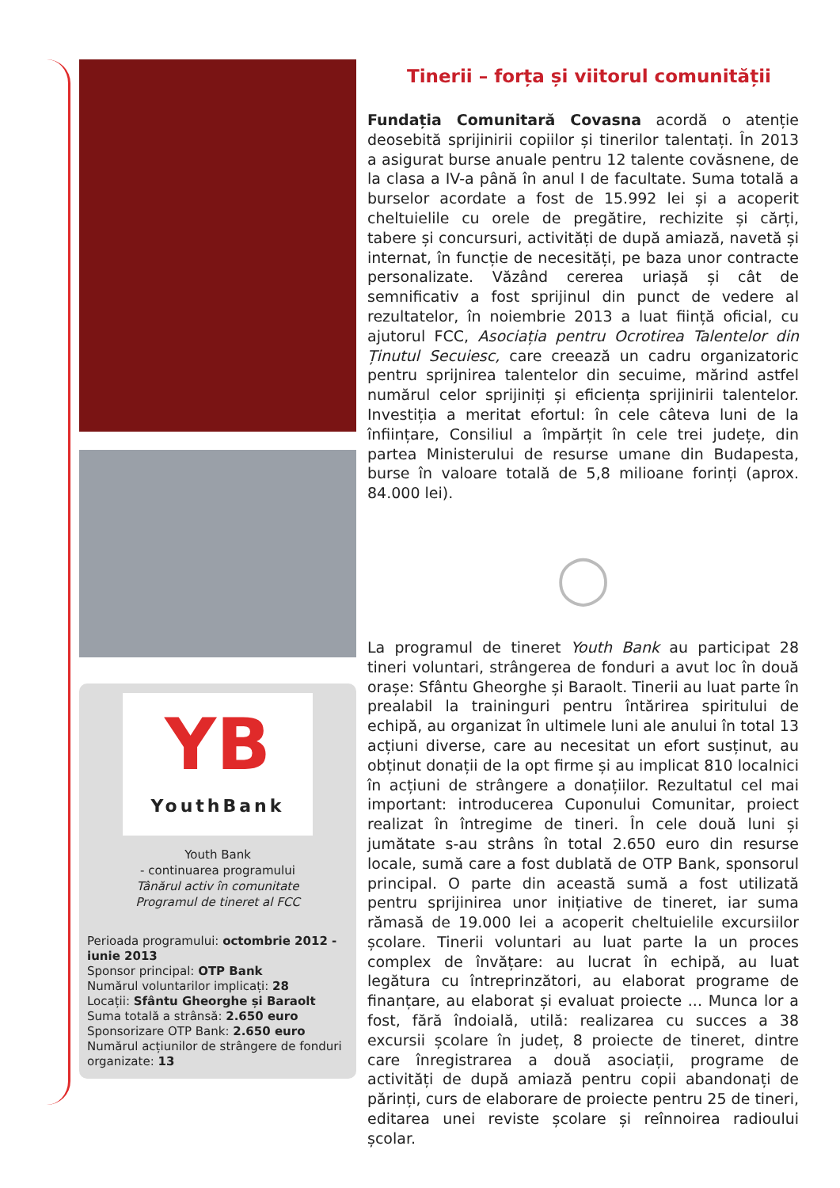YB
YouthBank
Youth Bank
- continuarea programului
Tânărul activ în comunitate
Programul de tineret al FCC
Perioada programului: octombrie 2012 - iunie 2013
Sponsor principal: OTP Bank
Numărul voluntarilor implicați: 28
Locații: Sfântu Gheorghe și Baraolt
Suma totală a strânsă: 2.650 euro
Sponsorizare OTP Bank: 2.650 euro
Numărul acțiunilor de strângere de fonduri organizate: 13
Tinerii – forța și viitorul comunității
Fundația Comunitară Covasna acordă o atenție deosebită sprijinirii copiilor și tinerilor talentați. În 2013 a asigurat burse anuale pentru 12 talente covăsnene, de la clasa a IV-a până în anul I de facultate. Suma totală a burselor acordate a fost de 15.992 lei și a acoperit cheltuielile cu orele de pregătire, rechizite și cărți, tabere și concursuri, activități de după amiază, navetă și internat, în funcție de necesități, pe baza unor contracte personalizate. Văzând cererea uriașă și cât de semnificativ a fost sprijinul din punct de vedere al rezultatelor, în noiembrie 2013 a luat ființă oficial, cu ajutorul FCC, Asociația pentru Ocrotirea Talentelor din Ținutul Secuiesc, care creează un cadru organizatoric pentru sprijnirea talentelor din secuime, mărind astfel numărul celor sprijiniți și eficiența sprijinirii talentelor. Investiția a meritat efortul: în cele câteva luni de la înființare, Consiliul a împărțit în cele trei județe, din partea Ministerului de resurse umane din Budapesta, burse în valoare totală de 5,8 milioane forinți (aprox. 84.000 lei).
◯
La programul de tineret Youth Bank au participat 28 tineri voluntari, strângerea de fonduri a avut loc în două orașe: Sfântu Gheorghe și Baraolt. Tinerii au luat parte în prealabil la traininguri pentru întărirea spiritului de echipă, au organizat în ultimele luni ale anului în total 13 acțiuni diverse, care au necesitat un efort susținut, au obținut donații de la opt firme și au implicat 810 localnici în acțiuni de strângere a donațiilor. Rezultatul cel mai important: introducerea Cuponului Comunitar, proiect realizat în întregime de tineri. În cele două luni și jumătate s-au strâns în total 2.650 euro din resurse locale, sumă care a fost dublată de OTP Bank, sponsorul principal. O parte din această sumă a fost utilizată pentru sprijinirea unor inițiative de tineret, iar suma rămasă de 19.000 lei a acoperit cheltuielile excursiilor școlare. Tinerii voluntari au luat parte la un proces complex de învățare: au lucrat în echipă, au luat legătura cu întreprinzători, au elaborat programe de finanțare, au elaborat și evaluat proiecte ... Munca lor a fost, fără îndoială, utilă: realizarea cu succes a 38 excursii școlare în județ, 8 proiecte de tineret, dintre care înregistrarea a două asociații, programe de activități de după amiază pentru copii abandonați de părinți, curs de elaborare de proiecte pentru 25 de tineri, editarea unei reviste școlare și reînnoirea radioului școlar.